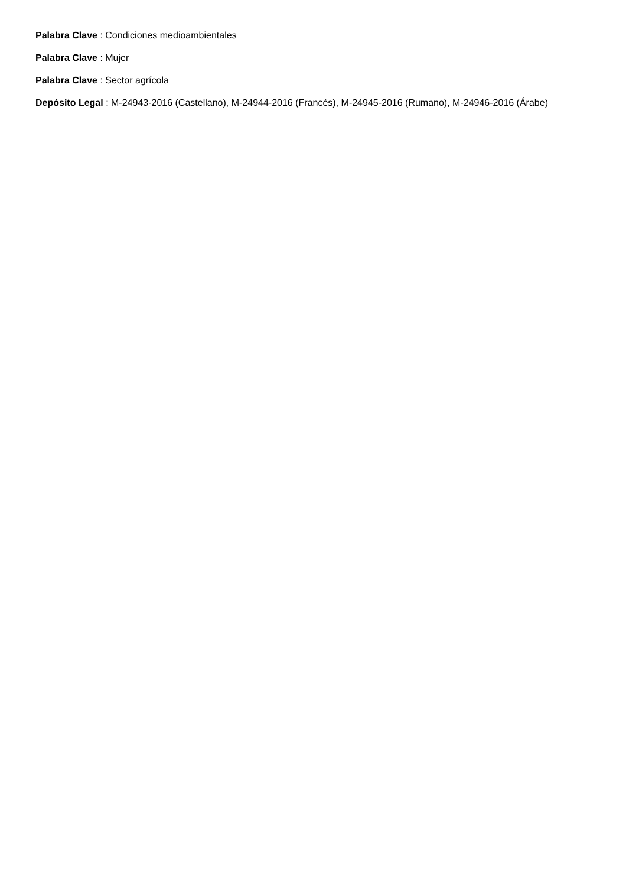Palabra Clave : Condiciones medioambientales
Palabra Clave : Mujer
Palabra Clave : Sector agrícola
Depósito Legal : M-24943-2016 (Castellano), M-24944-2016 (Francés), M-24945-2016 (Rumano), M-24946-2016 (Árabe)